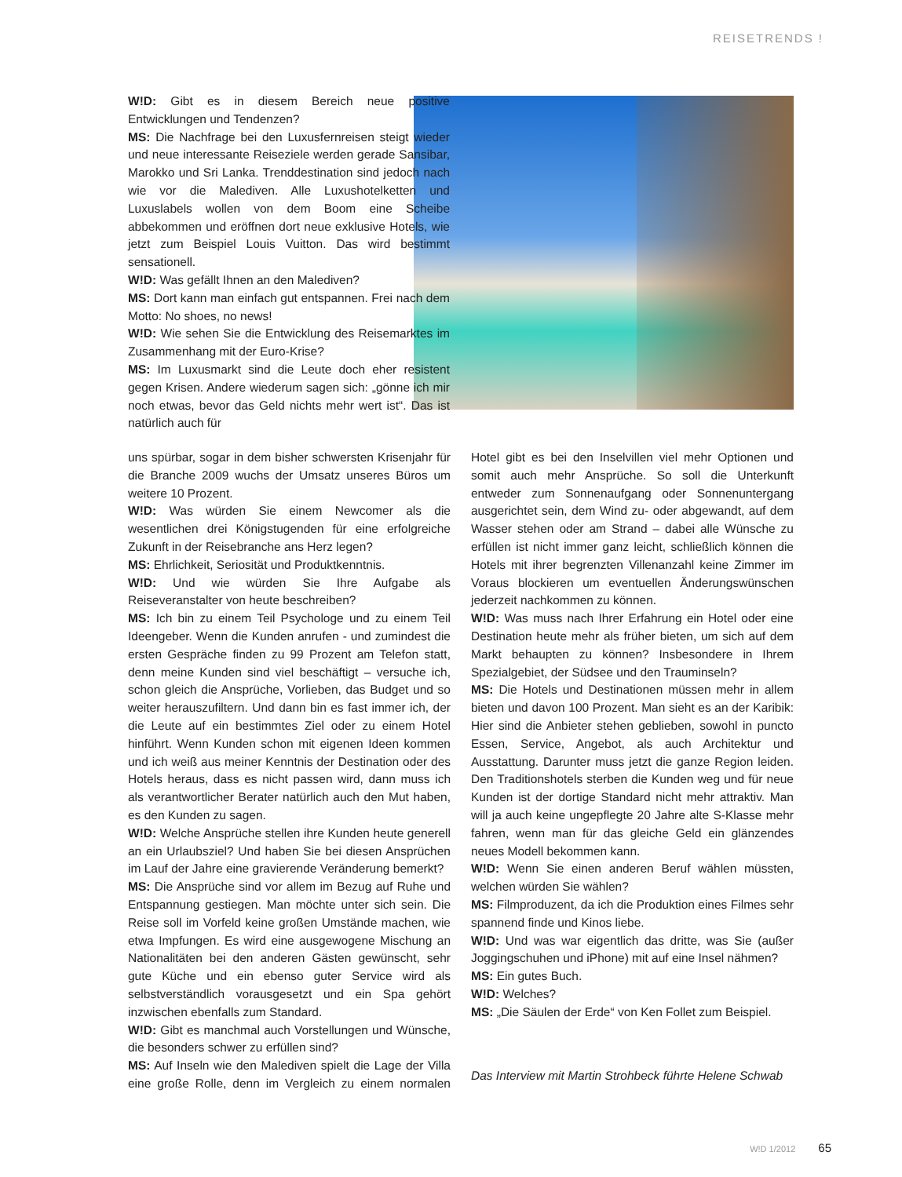REISETRENDS !
W!D: Gibt es in diesem Bereich neue positive Entwicklungen und Tendenzen?
MS: Die Nachfrage bei den Luxusfernreisen steigt wieder und neue interessante Reiseziele werden gerade Sansibar, Marokko und Sri Lanka. Trenddestination sind jedoch nach wie vor die Malediven. Alle Luxushotelketten und Luxuslabels wollen von dem Boom eine Scheibe abbekommen und eröffnen dort neue exklusive Hotels, wie jetzt zum Beispiel Louis Vuitton. Das wird bestimmt sensationell.
W!D: Was gefällt Ihnen an den Malediven?
MS: Dort kann man einfach gut entspannen. Frei nach dem Motto: No shoes, no news!
W!D: Wie sehen Sie die Entwicklung des Reisemarktes im Zusammenhang mit der Euro-Krise?
MS: Im Luxusmarkt sind die Leute doch eher resistent gegen Krisen. Andere wiederum sagen sich: „gönne ich mir noch etwas, bevor das Geld nichts mehr wert ist“. Das ist natürlich auch für
uns spürbar, sogar in dem bisher schwersten Krisenjahr für die Branche 2009 wuchs der Umsatz unseres Büros um weitere 10 Prozent.
W!D: Was würden Sie einem Newcomer als die wesentlichen drei Königstugenden für eine erfolgreiche Zukunft in der Reisebranche ans Herz legen?
MS: Ehrlichkeit, Seriosität und Produktkenntnis.
W!D: Und wie würden Sie Ihre Aufgabe als Reiseveranstalter von heute beschreiben?
MS: Ich bin zu einem Teil Psychologe und zu einem Teil Ideengeber. Wenn die Kunden anrufen - und zumindest die ersten Gespräche finden zu 99 Prozent am Telefon statt, denn meine Kunden sind viel beschäftigt – versuche ich, schon gleich die Ansprüche, Vorlieben, das Budget und so weiter herauszufiltern. Und dann bin es fast immer ich, der die Leute auf ein bestimmtes Ziel oder zu einem Hotel hinführt. Wenn Kunden schon mit eigenen Ideen kommen und ich weiß aus meiner Kenntnis der Destination oder des Hotels heraus, dass es nicht passen wird, dann muss ich als verantwortlicher Berater natürlich auch den Mut haben, es den Kunden zu sagen.
W!D: Welche Ansprüche stellen ihre Kunden heute generell an ein Urlaubsziel? Und haben Sie bei diesen Ansprüchen im Lauf der Jahre eine gravierende Veränderung bemerkt?
MS: Die Ansprüche sind vor allem im Bezug auf Ruhe und Entspannung gestiegen. Man möchte unter sich sein. Die Reise soll im Vorfeld keine großen Umstände machen, wie etwa Impfungen. Es wird eine ausgewogene Mischung an Nationalitäten bei den anderen Gästen gewünscht, sehr gute Küche und ein ebenso guter Service wird als selbstverständlich vorausgesetzt und ein Spa gehört inzwischen ebenfalls zum Standard.
W!D: Gibt es manchmal auch Vorstellungen und Wünsche, die besonders schwer zu erfüllen sind?
MS: Auf Inseln wie den Malediven spielt die Lage der Villa eine große Rolle, denn im Vergleich zu einem normalen Hotel gibt es bei den Inselvillen viel mehr Optionen und somit auch mehr Ansprüche. So soll die Unterkunft entweder zum Sonnenaufgang oder Sonnenuntergang ausgerichtet sein, dem Wind zu- oder abgewandt, auf dem Wasser stehen oder am Strand – dabei alle Wünsche zu erfüllen ist nicht immer ganz leicht, schließlich können die Hotels mit ihrer begrenzten Villenanzahl keine Zimmer im Voraus blockieren um eventuellen Änderungswünschen jederzeit nachkommen zu können.
W!D: Was muss nach Ihrer Erfahrung ein Hotel oder eine Destination heute mehr als früher bieten, um sich auf dem Markt behaupten zu können? Insbesondere in Ihrem Spezialgebiet, der Südsee und den Trauminseln?
MS: Die Hotels und Destinationen müssen mehr in allem bieten und davon 100 Prozent. Man sieht es an der Karibik: Hier sind die Anbieter stehen geblieben, sowohl in puncto Essen, Service, Angebot, als auch Architektur und Ausstattung. Darunter muss jetzt die ganze Region leiden. Den Traditionshotels sterben die Kunden weg und für neue Kunden ist der dortige Standard nicht mehr attraktiv. Man will ja auch keine ungepflegte 20 Jahre alte S-Klasse mehr fahren, wenn man für das gleiche Geld ein glänzendes neues Modell bekommen kann.
W!D: Wenn Sie einen anderen Beruf wählen müssten, welchen würden Sie wählen?
MS: Filmproduzent, da ich die Produktion eines Filmes sehr spannend finde und Kinos liebe.
W!D: Und was war eigentlich das dritte, was Sie (außer Joggingschuhen und iPhone) mit auf eine Insel nähmen?
MS: Ein gutes Buch.
W!D: Welches?
MS: „Die Säulen der Erde“ von Ken Follet zum Beispiel.
Das Interview mit Martin Strohbeck führte Helene Schwab
W!D 1/2012 65